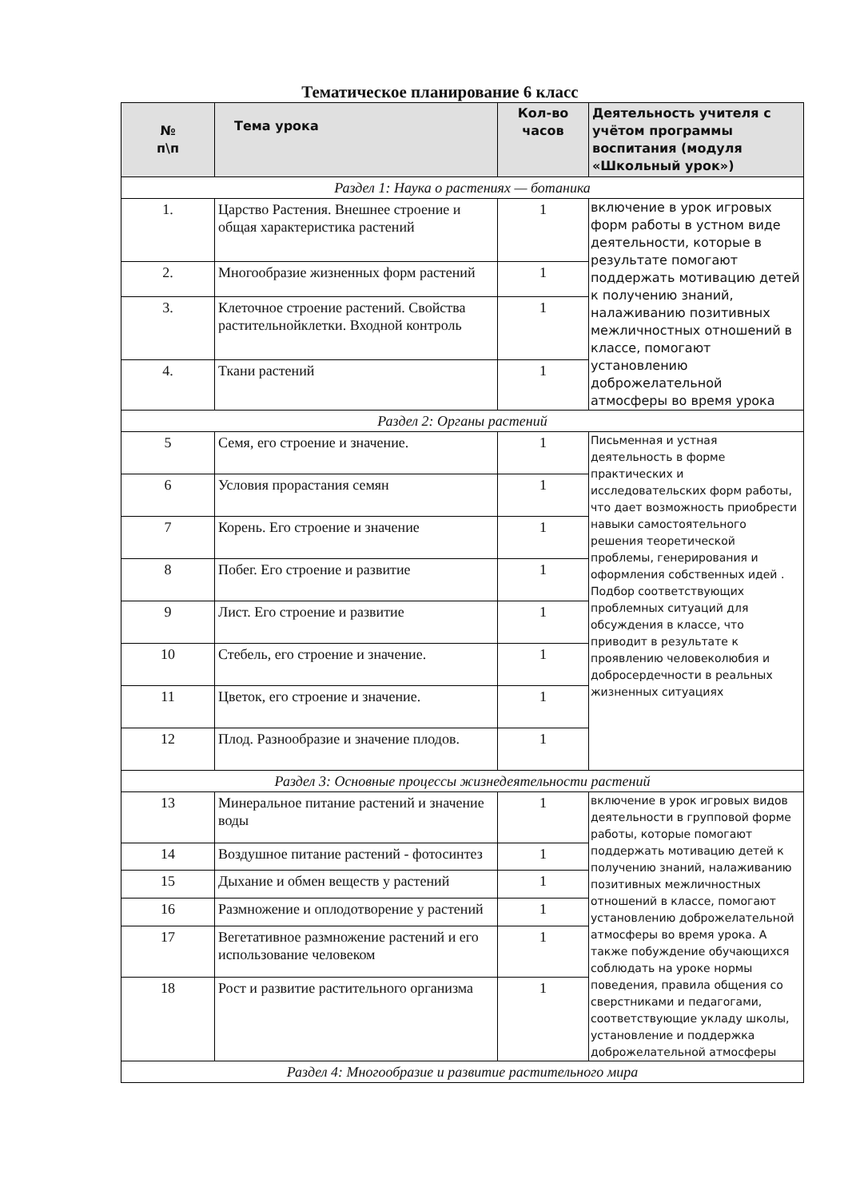Тематическое планирование 6 класс
| № п\п | Тема урока | Кол-во часов | Деятельность учителя с учётом программы воспитания (модуля «Школьный урок») |
| --- | --- | --- | --- |
| Раздел 1: Наука о растениях — ботаника | | | |
| 1. | Царство Растения. Внешнее строение и общая характеристика растений | 1 | включение в урок игровых форм работы в устном виде деятельности, которые в результате помогают поддержать мотивацию детей к получению знаний, налаживанию позитивных межличностных отношений в классе, помогают установлению доброжелательной атмосферы во время урока |
| 2. | Многообразие жизненных форм растений | 1 | |
| 3. | Клеточное строение растений. Свойства растительнойклетки. Входной контроль | 1 | |
| 4. | Ткани растений | 1 | |
| Раздел 2: Органы растений | | | |
| 5 | Семя, его строение и значение. | 1 | Письменная и устная деятельность в форме практических и исследовательских форм работы, что дает возможность приобрести навыки самостоятельного решения теоретической проблемы, генерирования и оформления собственных идей . Подбор соответствующих проблемных ситуаций для обсуждения в классе, что приводит в результате к проявлению человеколюбия и добросердечности в реальных жизненных ситуациях |
| 6 | Условия прорастания семян | 1 | |
| 7 | Корень. Его строение и значение | 1 | |
| 8 | Побег. Его строение и развитие | 1 | |
| 9 | Лист. Его строение и развитие | 1 | |
| 10 | Стебель, его строение и значение. | 1 | |
| 11 | Цветок, его строение и значение. | 1 | |
| 12 | Плод. Разнообразие и значение плодов. | 1 | |
| Раздел 3: Основные процессы жизнедеятельности растений | | | |
| 13 | Минеральное питание растений и значение воды | 1 | включение в урок игровых видов деятельности в групповой форме работы, которые помогают поддержать мотивацию детей к получению знаний, налаживанию позитивных межличностных отношений в классе, помогают установлению доброжелательной атмосферы во время урока. А также побуждение обучающихся соблюдать на уроке нормы поведения, правила общения со сверстниками и педагогами, соответствующие укладу школы, установление и поддержка доброжелательной атмосферы |
| 14 | Воздушное питание растений - фотосинтез | 1 | |
| 15 | Дыхание и обмен веществ у растений | 1 | |
| 16 | Размножение и оплодотворение у растений | 1 | |
| 17 | Вегетативное размножение растений и его использование человеком | 1 | |
| 18 | Рост и развитие растительного организма | 1 | |
| Раздел 4: Многообразие и развитие растительного мира | | | |